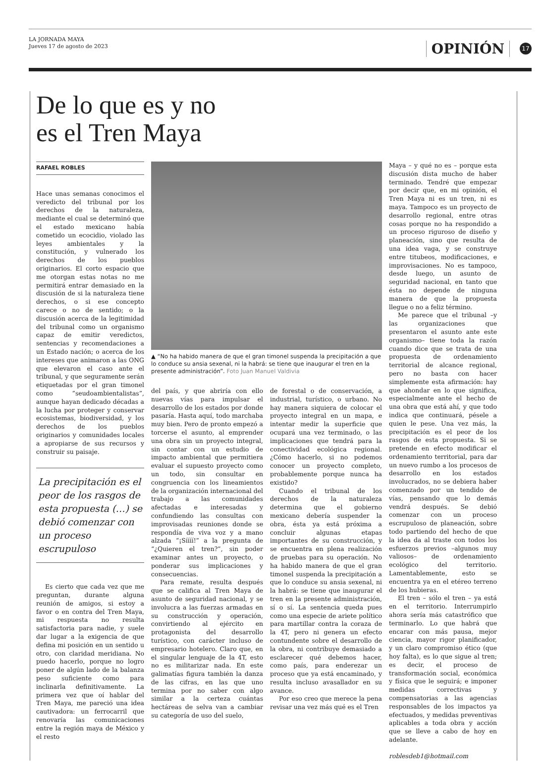LA JORNADA MAYA
Jueves 17 de agosto de 2023
OPINIÓN
17
De lo que es y no
es el Tren Maya
RAFAEL ROBLES
Hace unas semanas conocimos el veredicto del tribunal por los derechos de la naturaleza, mediante el cual se determinó que el estado mexicano había cometido un ecocidio, violado las leyes ambientales y la constitución, y vulnerado los derechos de los pueblos originarios. El corto espacio que me otorgan estas notas no me permitirá entrar demasiado en la discusión de si la naturaleza tiene derechos, o si ese concepto carece o no de sentido; o la discusión acerca de la legitimidad del tribunal como un organismo capaz de emitir veredictos, sentencias y recomendaciones a un Estado nación; o acerca de los intereses que animaron a las ONG que elevaron el caso ante el tribunal, y que seguramente serán etiquetadas por el gran timonel como “seudoambientalistas”, aunque hayan dedicado décadas a la lucha por proteger y conservar ecosistemas, biodiversidad, y los derechos de los pueblos originarios y comunidades locales a apropiarse de sus recursos y construir su paisaje.
La precipitación es el peor de los rasgos de esta propuesta (…) se debió comenzar con un proceso escrupuloso
Es cierto que cada vez que me preguntan, durante alguna reunión de amigos, si estoy a favor o en contra del Tren Maya, mi respuesta no resulta satisfactoria para nadie, y suele dar lugar a la exigencia de que defina mi posición en un sentido u otro, con claridad meridiana. No puedo hacerlo, porque no logro poner de algún lado de la balanza peso suficiente como para inclinarla definitivamente. La primera vez que oí hablar del Tren Maya, me pareció una idea cautivadora: un ferrocarril que renovaría las comunicaciones entre la región maya de México y el resto
▲ “No ha habido manera de que el gran timonel suspenda la precipitación a que lo conduce su ansia sexenal, ni la habrá: se tiene que inaugurar el tren en la presente administración”. Foto Juan Manuel Valdivia
del país, y que abriría con ello nuevas vías para impulsar el desarrollo de los estados por donde pasaría. Hasta aquí, todo marchaba muy bien. Pero de pronto empezó a torcerse el asunto, al emprender una obra sin un proyecto integral, sin contar con un estudio de impacto ambiental que permitiera evaluar el supuesto proyecto como un todo, sin consultar en congruencia con los lineamientos de la organización internacional del trabajo a las comunidades afectadas e interesadas y confundiendo las consultas con improvisadas reuniones donde se respondía de viva voz y a mano alzada “¡Síííí!” a la pregunta de “¿Quieren el tren?”, sin poder examinar antes un proyecto, o ponderar sus implicaciones y consecuencias.
Para remate, resulta después que se califica al Tren Maya de asunto de seguridad nacional, y se involucra a las fuerzas armadas en su construcción y operación, convirtiendo al ejército en protagonista del desarrollo turístico, con carácter incluso de empresario hotelero. Claro que, en el singular lenguaje de la 4T, esto no es militarizar nada. En este galimatías figura también la danza de las cifras, en las que uno termina por no saber con algo similar a la certeza cuántas hectáreas de selva van a cambiar su categoría de uso del suelo,
de forestal o de conservación, a industrial, turístico, o urbano. No hay manera siquiera de colocar el proyecto integral en un mapa, e intentar medir la superficie que ocupará una vez terminado, o las implicaciones que tendrá para la conectividad ecológica regional. ¿Cómo hacerlo, si no podemos conocer un proyecto completo, probablemente porque nunca ha existido?
Cuando el tribunal de los derechos de la naturaleza determina que el gobierno mexicano debería suspender la obra, ésta ya está próxima a concluir algunas etapas importantes de su construcción, y se encuentra en plena realización de pruebas para su operación. No ha habido manera de que el gran timonel suspenda la precipitación a que lo conduce su ansia sexenal, ni la habrá: se tiene que inaugurar el tren en la presente administración, sí o sí. La sentencia queda pues como una especie de ariete político para martillar contra la coraza de la 4T, pero ni genera un efecto contundente sobre el desarrollo de la obra, ni contribuye demasiado a esclarecer qué debemos hacer, como país, para enderezar un proceso que ya está encaminado, y resulta incluso avasallador en su avance.
Por eso creo que merece la pena revisar una vez más qué es el Tren
Maya – y qué no es – porque esta discusión dista mucho de haber terminado. Tendré que empezar por decir que, en mi opinión, el Tren Maya ni es un tren, ni es maya. Tampoco es un proyecto de desarrollo regional, entre otras cosas porque no ha respondido a un proceso riguroso de diseño y planeación, sino que resulta de una idea vaga, y se construye entre titubeos, modificaciones, e improvisaciones. No es tampoco, desde luego, un asunto de seguridad nacional, en tanto que ésta no depende de ninguna manera de que la propuesta llegue o no a feliz término.
Me parece que el tribunal –y las organizaciones que presentaron el asunto ante este organismo– tiene toda la razón cuando dice que se trata de una propuesta de ordenamiento territorial de alcance regional, pero no basta con hacer simplemente esta afirmación: hay que ahondar en lo que significa, especialmente ante el hecho de una obra que está ahí, y que todo indica que continuará, pésele a quien le pese. Una vez más, la precipitación es el peor de los rasgos de esta propuesta. Si se pretende en efecto modificar el ordenamiento territorial, para dar un nuevo rumbo a los procesos de desarrollo en los estados involucrados, no se debiera haber comenzado por un tendido de vías, pensando que lo demás vendrá después. Se debió comenzar con un proceso escrupuloso de planeación, sobre todo partiendo del hecho de que la idea da al traste con todos los esfuerzos previos –algunos muy valiosos– de ordenamiento ecológico del territorio. Lamentablemente, esto se encuentra ya en el etéreo terreno de los hubieras.
El tren – sólo el tren – ya está en el territorio. Interrumpirlo ahora sería más catastrófico que terminarlo. Lo que habrá que encarar con más pausa, mejor ciencia, mayor rigor planificador, y un claro compromiso ético (que hoy falta), es lo que sigue al tren; es decir, el proceso de transformación social, económica y física que le seguirá; e imponer medidas correctivas y compensatorias a las agencias responsables de los impactos ya efectuados, y medidas preventivas aplicables a toda obra y acción que se lleve a cabo de hoy en adelante.
roblesdeb1@hotmail.com